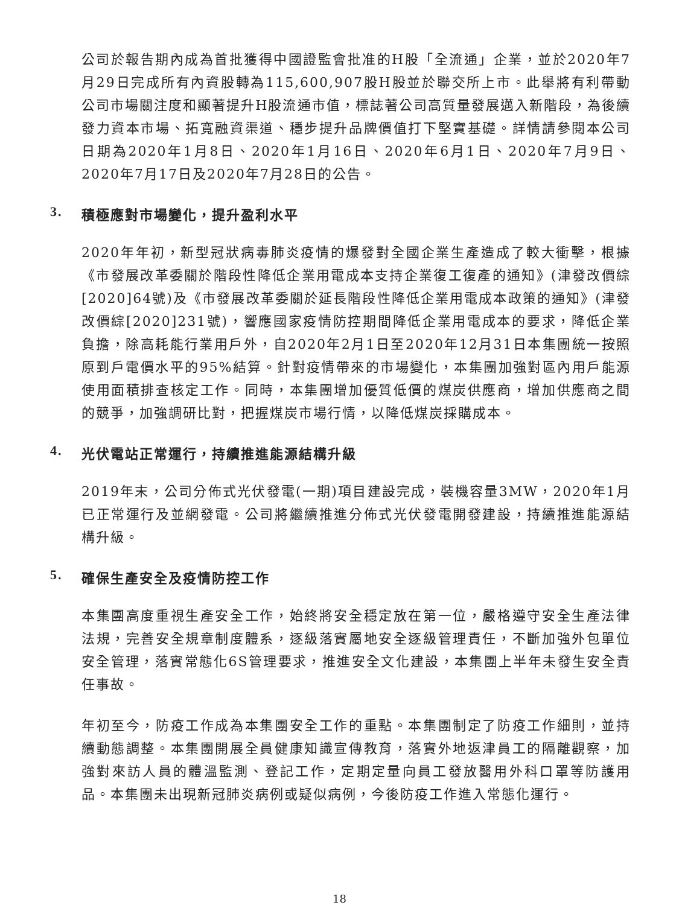公司於報告期內成為首批獲得中國證監會批准的H股「全流通」企業，並於2020年7月29日完成所有內資股轉為115,600,907股H股並於聯交所上市。此舉將有利帶動公司市場關注度和顯著提升H股流通市值，標誌著公司高質量發展邁入新階段，為後續發力資本市場、拓寬融資渠道、穩步提升品牌價值打下堅實基礎。詳情請參閱本公司日期為2020年1月8日、2020年1月16日、2020年6月1日、2020年7月9日、2020年7月17日及2020年7月28日的公告。
3. 積極應對市場變化，提升盈利水平
2020年年初，新型冠狀病毒肺炎疫情的爆發對全國企業生產造成了較大衝擊，根據《市發展改革委關於階段性降低企業用電成本支持企業復工復產的通知》(津發改價綜[2020]64號)及《市發展改革委關於延長階段性降低企業用電成本政策的通知》(津發改價綜[2020]231號)，響應國家疫情防控期間降低企業用電成本的要求，降低企業負擔，除高耗能行業用戶外，自2020年2月1日至2020年12月31日本集團統一按照原到戶電價水平的95%結算。針對疫情帶來的市場變化，本集團加強對區內用戶能源使用面積排查核定工作。同時，本集團增加優質低價的煤炭供應商，增加供應商之間的競爭，加強調研比對，把握煤炭市場行情，以降低煤炭採購成本。
4. 光伏電站正常運行，持續推進能源結構升級
2019年末，公司分佈式光伏發電(一期)項目建設完成，裝機容量3MW，2020年1月已正常運行及並網發電。公司將繼續推進分佈式光伏發電開發建設，持續推進能源結構升級。
5. 確保生產安全及疫情防控工作
本集團高度重視生產安全工作，始終將安全穩定放在第一位，嚴格遵守安全生產法律法規，完善安全規章制度體系，逐級落實屬地安全逐級管理責任，不斷加強外包單位安全管理，落實常態化6S管理要求，推進安全文化建設，本集團上半年未發生安全責任事故。
年初至今，防疫工作成為本集團安全工作的重點。本集團制定了防疫工作細則，並持續動態調整。本集團開展全員健康知識宣傳教育，落實外地返津員工的隔離觀察，加強對來訪人員的體溫監測、登記工作，定期定量向員工發放醫用外科口罩等防護用品。本集團未出現新冠肺炎病例或疑似病例，今後防疫工作進入常態化運行。
18